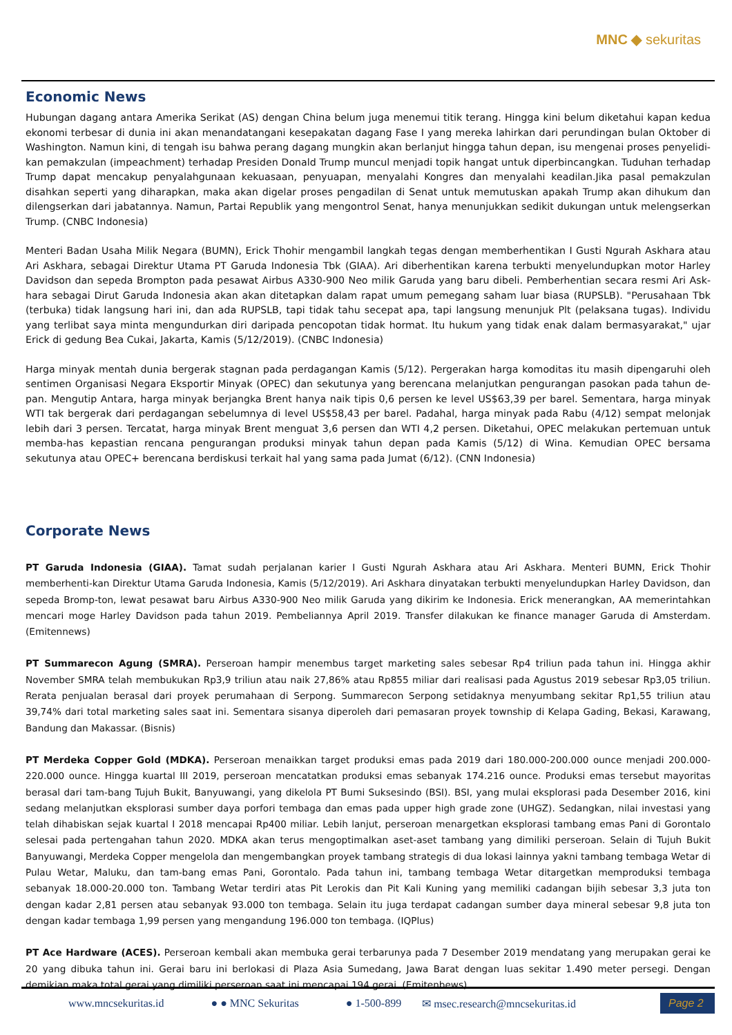MNC ◆ sekuritas
Economic News
Hubungan dagang antara Amerika Serikat (AS) dengan China belum juga menemui titik terang. Hingga kini belum diketahui kapan kedua ekonomi terbesar di dunia ini akan menandatangani kesepakatan dagang Fase I yang mereka lahirkan dari perundingan bulan Oktober di Washington. Namun kini, di tengah isu bahwa perang dagang mungkin akan berlanjut hingga tahun depan, isu mengenai proses penyelidi-kan pemakzulan (impeachment) terhadap Presiden Donald Trump muncul menjadi topik hangat untuk diperbincangkan. Tuduhan terhadap Trump dapat mencakup penyalahgunaan kekuasaan, penyuapan, menyalahi Kongres dan menyalahi keadilan.Jika pasal pemakzulan disahkan seperti yang diharapkan, maka akan digelar proses pengadilan di Senat untuk memutuskan apakah Trump akan dihukum dan dilengserkan dari jabatannya. Namun, Partai Republik yang mengontrol Senat, hanya menunjukkan sedikit dukungan untuk melengserkan Trump. (CNBC Indonesia)
Menteri Badan Usaha Milik Negara (BUMN), Erick Thohir mengambil langkah tegas dengan memberhentikan I Gusti Ngurah Askhara atau Ari Askhara, sebagai Direktur Utama PT Garuda Indonesia Tbk (GIAA). Ari diberhentikan karena terbukti menyelundupkan motor Harley Davidson dan sepeda Brompton pada pesawat Airbus A330-900 Neo milik Garuda yang baru dibeli. Pemberhentian secara resmi Ari Ask-hara sebagai Dirut Garuda Indonesia akan akan ditetapkan dalam rapat umum pemegang saham luar biasa (RUPSLB). "Perusahaan Tbk (terbuka) tidak langsung hari ini, dan ada RUPSLB, tapi tidak tahu secepat apa, tapi langsung menunjuk Plt (pelaksana tugas). Individu yang terlibat saya minta mengundurkan diri daripada pencopotan tidak hormat. Itu hukum yang tidak enak dalam bermasyarakat," ujar Erick di gedung Bea Cukai, Jakarta, Kamis (5/12/2019). (CNBC Indonesia)
Harga minyak mentah dunia bergerak stagnan pada perdagangan Kamis (5/12). Pergerakan harga komoditas itu masih dipengaruhi oleh sentimen Organisasi Negara Eksportir Minyak (OPEC) dan sekutunya yang berencana melanjutkan pengurangan pasokan pada tahun de-pan. Mengutip Antara, harga minyak berjangka Brent hanya naik tipis 0,6 persen ke level US$63,39 per barel. Sementara, harga minyak WTI tak bergerak dari perdagangan sebelumnya di level US$58,43 per barel. Padahal, harga minyak pada Rabu (4/12) sempat melonjak lebih dari 3 persen. Tercatat, harga minyak Brent menguat 3,6 persen dan WTI 4,2 persen. Diketahui, OPEC melakukan pertemuan untuk memba-has kepastian rencana pengurangan produksi minyak tahun depan pada Kamis (5/12) di Wina. Kemudian OPEC bersama sekutunya atau OPEC+ berencana berdiskusi terkait hal yang sama pada Jumat (6/12). (CNN Indonesia)
Corporate News
PT Garuda Indonesia (GIAA). Tamat sudah perjalanan karier I Gusti Ngurah Askhara atau Ari Askhara. Menteri BUMN, Erick Thohir memberhenti-kan Direktur Utama Garuda Indonesia, Kamis (5/12/2019). Ari Askhara dinyatakan terbukti menyelundupkan Harley Davidson, dan sepeda Bromp-ton, lewat pesawat baru Airbus A330-900 Neo milik Garuda yang dikirim ke Indonesia. Erick menerangkan, AA memerintahkan mencari moge Harley Davidson pada tahun 2019. Pembeliannya April 2019. Transfer dilakukan ke finance manager Garuda di Amsterdam. (Emitennews)
PT Summarecon Agung (SMRA). Perseroan hampir menembus target marketing sales sebesar Rp4 triliun pada tahun ini. Hingga akhir November SMRA telah membukukan Rp3,9 triliun atau naik 27,86% atau Rp855 miliar dari realisasi pada Agustus 2019 sebesar Rp3,05 triliun. Rerata penjualan berasal dari proyek perumahaan di Serpong. Summarecon Serpong setidaknya menyumbang sekitar Rp1,55 triliun atau 39,74% dari total marketing sales saat ini. Sementara sisanya diperoleh dari pemasaran proyek township di Kelapa Gading, Bekasi, Karawang, Bandung dan Makassar. (Bisnis)
PT Merdeka Copper Gold (MDKA). Perseroan menaikkan target produksi emas pada 2019 dari 180.000-200.000 ounce menjadi 200.000-220.000 ounce. Hingga kuartal III 2019, perseroan mencatatkan produksi emas sebanyak 174.216 ounce. Produksi emas tersebut mayoritas berasal dari tam-bang Tujuh Bukit, Banyuwangi, yang dikelola PT Bumi Suksesindo (BSI). BSI, yang mulai eksplorasi pada Desember 2016, kini sedang melanjutkan eksplorasi sumber daya porfori tembaga dan emas pada upper high grade zone (UHGZ). Sedangkan, nilai investasi yang telah dihabiskan sejak kuartal I 2018 mencapai Rp400 miliar. Lebih lanjut, perseroan menargetkan eksplorasi tambang emas Pani di Gorontalo selesai pada pertengahan tahun 2020. MDKA akan terus mengoptimalkan aset-aset tambang yang dimiliki perseroan. Selain di Tujuh Bukit Banyuwangi, Merdeka Copper mengelola dan mengembangkan proyek tambang strategis di dua lokasi lainnya yakni tambang tembaga Wetar di Pulau Wetar, Maluku, dan tam-bang emas Pani, Gorontalo. Pada tahun ini, tambang tembaga Wetar ditargetkan memproduksi tembaga sebanyak 18.000-20.000 ton. Tambang Wetar terdiri atas Pit Lerokis dan Pit Kali Kuning yang memiliki cadangan bijih sebesar 3,3 juta ton dengan kadar 2,81 persen atau sebanyak 93.000 ton tembaga. Selain itu juga terdapat cadangan sumber daya mineral sebesar 9,8 juta ton dengan kadar tembaga 1,99 persen yang mengandung 196.000 ton tembaga. (IQPlus)
PT Ace Hardware (ACES). Perseroan kembali akan membuka gerai terbarunya pada 7 Desember 2019 mendatang yang merupakan gerai ke 20 yang dibuka tahun ini. Gerai baru ini berlokasi di Plaza Asia Sumedang, Jawa Barat dengan luas sekitar 1.490 meter persegi. Dengan demikian maka total gerai yang dimiliki perseroan saat ini mencapai 194 gerai. (Emitenbews)
www.mncsekuritas.id ● ● MNC Sekuritas ● 1-500-899
✉ msec.research@mncsekuritas.id
Page 2